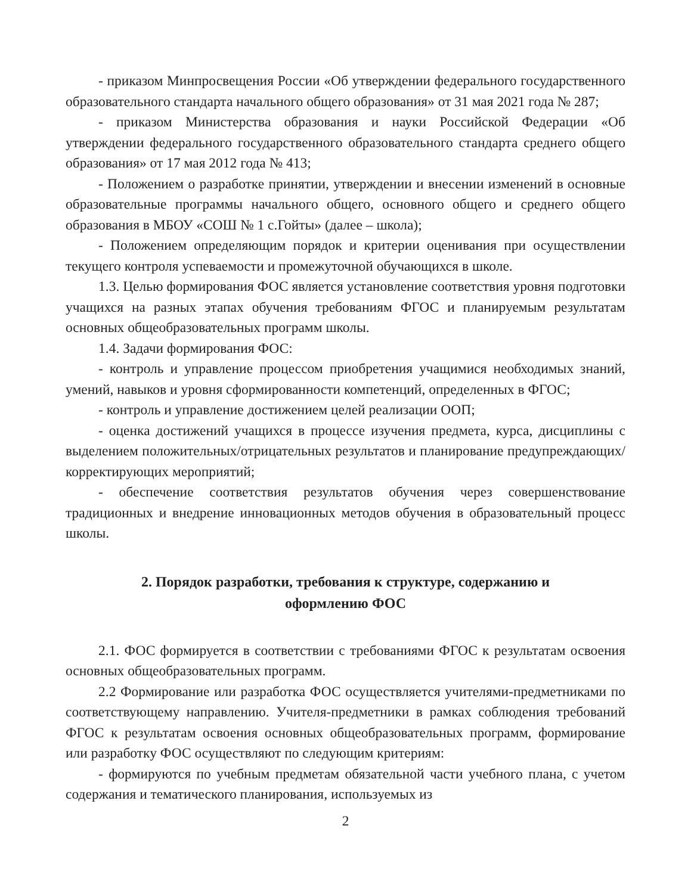- приказом Минпросвещения России «Об утверждении федерального государственного образовательного стандарта начального общего образования» от 31 мая 2021 года № 287;
- приказом Министерства образования и науки Российской Федерации «Об утверждении федерального государственного образовательного стандарта среднего общего образования» от 17 мая 2012 года № 413;
- Положением о разработке принятии, утверждении и внесении изменений в основные образовательные программы начального общего, основного общего и среднего общего образования в МБОУ «СОШ № 1 с.Гойты» (далее – школа);
- Положением определяющим порядок и критерии оценивания при осуществлении текущего контроля успеваемости и промежуточной обучающихся в школе.
1.3. Целью формирования ФОС является установление соответствия уровня подготовки учащихся на разных этапах обучения требованиям ФГОС и планируемым результатам основных общеобразовательных программ школы.
1.4. Задачи формирования ФОС:
- контроль и управление процессом приобретения учащимися необходимых знаний, умений, навыков и уровня сформированности компетенций, определенных в ФГОС;
- контроль и управление достижением целей реализации ООП;
- оценка достижений учащихся в процессе изучения предмета, курса, дисциплины с выделением положительных/отрицательных результатов и планирование предупреждающих/корректирующих мероприятий;
- обеспечение соответствия результатов обучения через совершенствование традиционных и внедрение инновационных методов обучения в образовательный процесс школы.
2. Порядок разработки, требования к структуре, содержанию и оформлению ФОС
2.1. ФОС формируется в соответствии с требованиями ФГОС к результатам освоения основных общеобразовательных программ.
2.2 Формирование или разработка ФОС осуществляется учителями-предметниками по соответствующему направлению. Учителя-предметники в рамках соблюдения требований ФГОС к результатам освоения основных общеобразовательных программ, формирование или разработку ФОС осуществляют по следующим критериям:
- формируются по учебным предметам обязательной части учебного плана, с учетом содержания и тематического планирования, используемых из
2